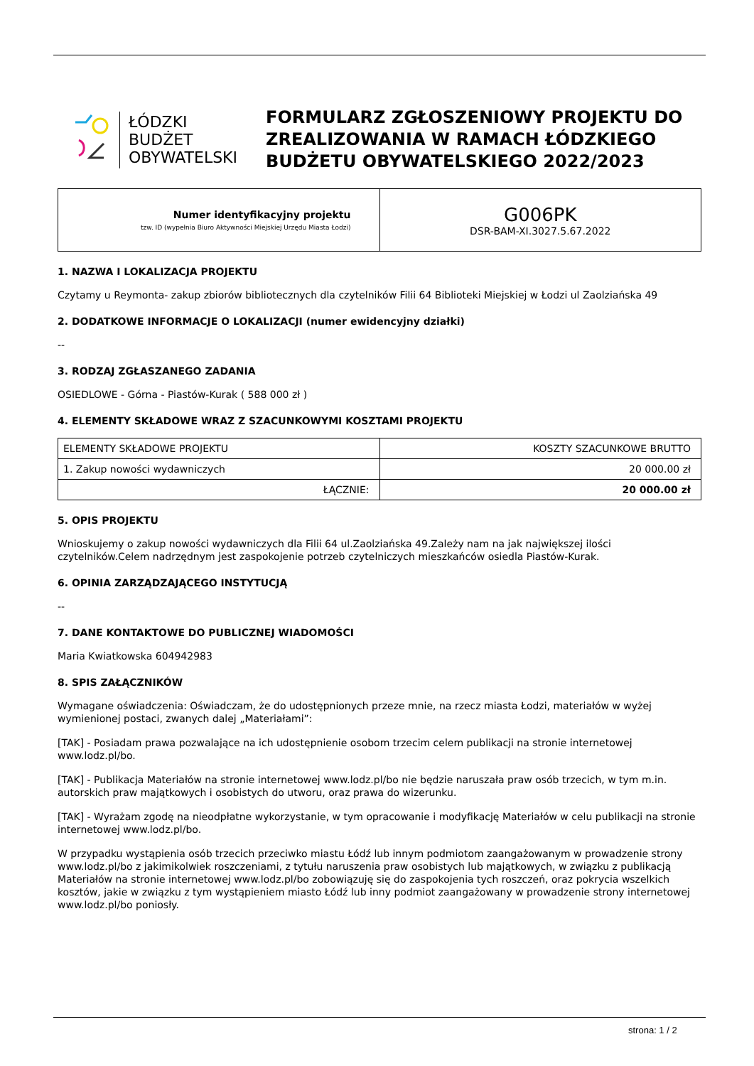ŁÓDZKI
BUDŻET
OBYWATELSKI
FORMULARZ ZGŁOSZENIOWY PROJEKTU DO ZREALIZOWANIA W RAMACH ŁÓDZKIEGO BUDŻETU OBYWATELSKIEGO 2022/2023
| Numer identyfikacyjny projektu tzw. ID (wypełnia Biuro Aktywności Miejskiej Urzędu Miasta Łodzi) | G006PK DSR-BAM-XI.3027.5.67.2022 |
1. NAZWA I LOKALIZACJA PROJEKTU
Czytamy u Reymonta- zakup zbiorów bibliotecznych dla czytelników Filii 64 Biblioteki Miejskiej w Łodzi ul Zaolziańska 49
2. DODATKOWE INFORMACJE O LOKALIZACJI (numer ewidencyjny działki)
--
3. RODZAJ ZGŁASZANEGO ZADANIA
OSIEDLOWE - Górna - Piastów-Kurak ( 588 000 zł )
4. ELEMENTY SKŁADOWE WRAZ Z SZACUNKOWYMI KOSZTAMI PROJEKTU
| ELEMENTY SKŁADOWE PROJEKTU | KOSZTY SZACUNKOWE BRUTTO |
| 1. Zakup nowości wydawniczych | 20 000.00 zł |
| ŁĄCZNIE: | 20 000.00 zł |
5. OPIS PROJEKTU
Wnioskujemy o zakup nowości wydawniczych dla Filii 64 ul.Zaolziańska 49.Zależy nam na jak największej ilości czytelników.Celem nadrzędnym jest zaspokojenie potrzeb czytelniczych mieszkańców osiedla Piastów-Kurak.
6. OPINIA ZARZĄDZAJĄCEGO INSTYTUCJĄ
--
7. DANE KONTAKTOWE DO PUBLICZNEJ WIADOMOŚCI
Maria Kwiatkowska 604942983
8. SPIS ZAŁĄCZNIKÓW
Wymagane oświadczenia: Oświadczam, że do udostępnionych przeze mnie, na rzecz miasta Łodzi, materiałów w wyżej wymienionej postaci, zwanych dalej „Materiałami”:
[TAK] - Posiadam prawa pozwalające na ich udostępnienie osobom trzecim celem publikacji na stronie internetowej www.lodz.pl/bo.
[TAK] - Publikacja Materiałów na stronie internetowej www.lodz.pl/bo nie będzie naruszała praw osób trzecich, w tym m.in. autorskich praw majątkowych i osobistych do utworu, oraz prawa do wizerunku.
[TAK] - Wyrażam zgodę na nieodpłatne wykorzystanie, w tym opracowanie i modyfikację Materiałów w celu publikacji na stronie internetowej www.lodz.pl/bo.
W przypadku wystąpienia osób trzecich przeciwko miastu Łódź lub innym podmiotom zaangażowanym w prowadzenie strony www.lodz.pl/bo z jakimikolwiek roszczeniami, z tytułu naruszenia praw osobistych lub majątkowych, w związku z publikacją Materiałów na stronie internetowej www.lodz.pl/bo zobowiązuję się do zaspokojenia tych roszczeń, oraz pokrycia wszelkich kosztów, jakie w związku z tym wystąpieniem miasto Łódź lub inny podmiot zaangażowany w prowadzenie strony internetowej www.lodz.pl/bo poniosły.
strona: 1 / 2